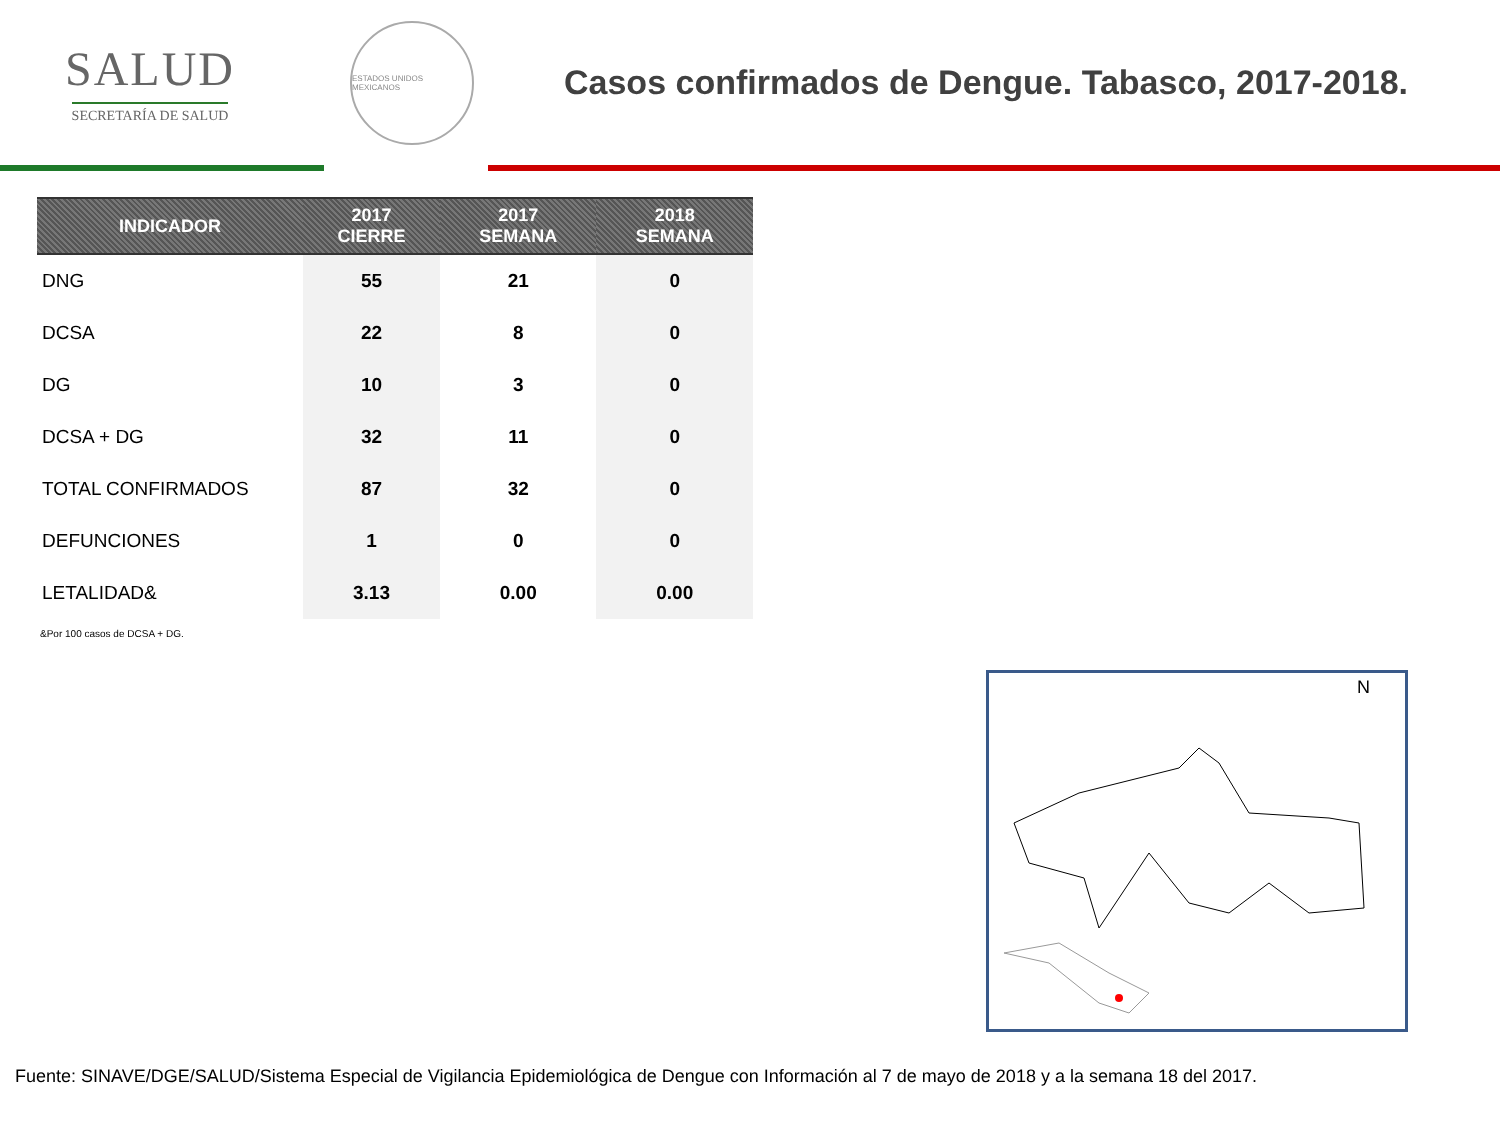SALUD
SECRETARÍA DE SALUD
ESTADOS UNIDOS MEXICANOS
Casos confirmados de Dengue. Tabasco, 2017-2018.
| INDICADOR | 2017 CIERRE | 2017 SEMANA | 2018 SEMANA |
| --- | --- | --- | --- |
| DNG | 55 | 21 | 0 |
| DCSA | 22 | 8 | 0 |
| DG | 10 | 3 | 0 |
| DCSA + DG | 32 | 11 | 0 |
| TOTAL CONFIRMADOS | 87 | 32 | 0 |
| DEFUNCIONES | 1 | 0 | 0 |
| LETALIDAD& | 3.13 | 0.00 | 0.00 |
&Por 100 casos de DCSA + DG.
N
Fuente: SINAVE/DGE/SALUD/Sistema Especial de Vigilancia Epidemiológica de Dengue con Información al 7 de mayo de 2018 y a la semana 18 del 2017.